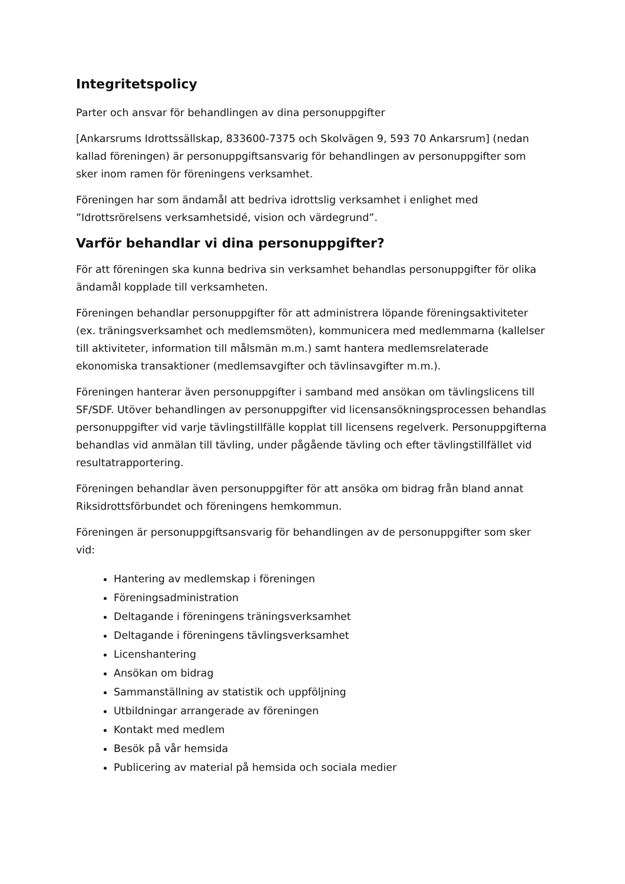Integritetspolicy
Parter och ansvar för behandlingen av dina personuppgifter
[Ankarsrums Idrottssällskap, 833600-7375 och Skolvägen 9, 593 70 Ankarsrum] (nedan kallad föreningen) är personuppgiftsansvarig för behandlingen av personuppgifter som sker inom ramen för föreningens verksamhet.
Föreningen har som ändamål att bedriva idrottslig verksamhet i enlighet med ”Idrottsrörelsens verksamhetsidé, vision och värdegrund”.
Varför behandlar vi dina personuppgifter?
För att föreningen ska kunna bedriva sin verksamhet behandlas personuppgifter för olika ändamål kopplade till verksamheten.
Föreningen behandlar personuppgifter för att administrera löpande föreningsaktiviteter (ex. träningsverksamhet och medlemsmöten), kommunicera med medlemmarna (kallelser till aktiviteter, information till målsmän m.m.) samt hantera medlemsrelaterade ekonomiska transaktioner (medlemsavgifter och tävlinsavgifter m.m.).
Föreningen hanterar även personuppgifter i samband med ansökan om tävlingslicens till SF/SDF. Utöver behandlingen av personuppgifter vid licensansökningsprocessen behandlas personuppgifter vid varje tävlingstillfälle kopplat till licensens regelverk. Personuppgifterna behandlas vid anmälan till tävling, under pågående tävling och efter tävlingstillfället vid resultatrapportering.
Föreningen behandlar även personuppgifter för att ansöka om bidrag från bland annat Riksidrottsförbundet och föreningens hemkommun.
Föreningen är personuppgiftsansvarig för behandlingen av de personuppgifter som sker vid:
Hantering av medlemskap i föreningen
Föreningsadministration
Deltagande i föreningens träningsverksamhet
Deltagande i föreningens tävlingsverksamhet
Licenshantering
Ansökan om bidrag
Sammanställning av statistik och uppföljning
Utbildningar arrangerade av föreningen
Kontakt med medlem
Besök på vår hemsida
Publicering av material på hemsida och sociala medier